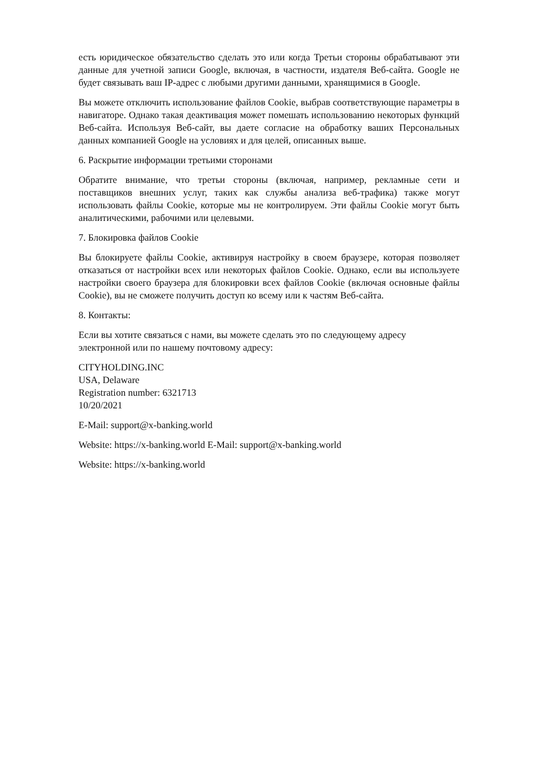есть юридическое обязательство сделать это или когда Третьи стороны обрабатывают эти данные для учетной записи Google, включая, в частности, издателя Веб-сайта. Google не будет связывать ваш IP-адрес с любыми другими данными, хранящимися в Google.
Вы можете отключить использование файлов Cookie, выбрав соответствующие параметры в навигаторе. Однако такая деактивация может помешать использованию некоторых функций Веб-сайта. Используя Веб-сайт, вы даете согласие на обработку ваших Персональных данных компанией Google на условиях и для целей, описанных выше.
6. Раскрытие информации третьими сторонами
Обратите внимание, что третьи стороны (включая, например, рекламные сети и поставщиков внешних услуг, таких как службы анализа веб-трафика) также могут использовать файлы Cookie, которые мы не контролируем. Эти файлы Cookie могут быть аналитическими, рабочими или целевыми.
7. Блокировка файлов Cookie
Вы блокируете файлы Cookie, активируя настройку в своем браузере, которая позволяет отказаться от настройки всех или некоторых файлов Cookie. Однако, если вы используете настройки своего браузера для блокировки всех файлов Cookie (включая основные файлы Cookie), вы не сможете получить доступ ко всему или к частям Веб-сайта.
8. Контакты:
Если вы хотите связаться с нами, вы можете сделать это по следующему адресу
электронной или по нашему почтовому адресу:
CITYHOLDING.INC
USA, Delaware
Registration number: 6321713
10/20/2021
E-Mail: support@x-banking.world
Website: https://x-banking.world E-Mail: support@x-banking.world
Website: https://x-banking.world